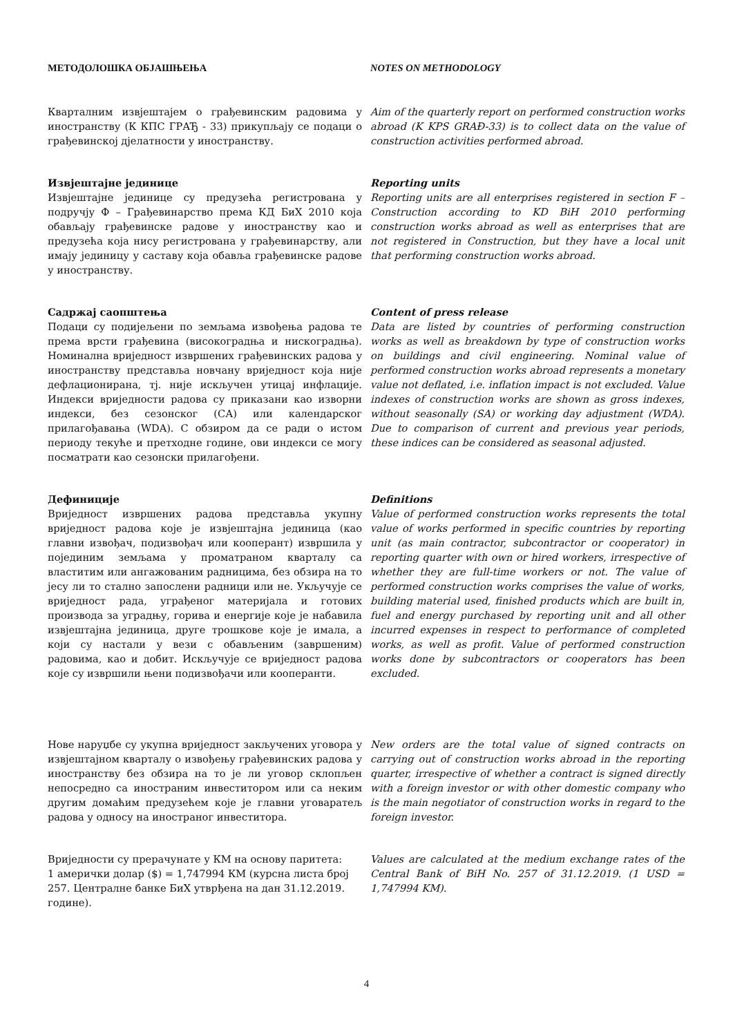МЕТОДОЛОШКА ОБЈАШЊЕЊА NOTES ON METHODOLOGY
Квартaлним извјештајем о грађевинским радовима у иностранству (К КПС ГРАЂ - 33) прикупљају се подаци о грађевинској дјелатности у иностранству.
Aim of the quarterly report on performed construction works abroad (K KPS GRAĐ-33) is to collect data on the value of construction activities performed abroad.
Извјештајне јединице
Извјештајне јединице су предузећа регистрована у подручју Ф – Грађевинарство према КД БиХ 2010 која обављају грађевинске радове у иностранству као и предузећа која нису регистрована у грађевинарству, али имају јединицу у саставу која обавља грађевинске радове у иностранству.
Reporting units
Reporting units are all enterprises registered in section F – Construction according to KD BiH 2010 performing construction works abroad as well as enterprises that are not registered in Construction, but they have a local unit that performing construction works abroad.
Садржај саопштења
Подаци су подијељени по земљама извођења радова те према врсти грађевина (високоградња и нискоградња). Номинална вриједност извршених грађевинских радова у иностранству представља новчану вриједност која није дефлационирана, тј. није искључен утицај инфлације. Индекси вриједности радова су приказани као изворни индекси, без сезонског (СА) или календарског прилагођавања (WDA). С обзиром да се ради о истом периоду текуће и претходне године, ови индекси се могу посматрати као сезонски прилагођени.
Content of press release
Data are listed by countries of performing construction works as well as breakdown by type of construction works on buildings and civil engineering. Nominal value of performed construction works abroad represents a monetary value not deflated, i.e. inflation impact is not excluded. Value indexes of construction works are shown as gross indexes, without seasonally (SA) or working day adjustment (WDA). Due to comparison of current and previous year periods, these indices can be considered as seasonal adjusted.
Дефиниције
Вриједност извршених радова представља укупну вриједност радова које је извјештајна јединица (као главни извођач, подизвођач или кооперант) извршила у појединим земљама у проматраном кварталу са властитим или ангажованим радницима, без обзира на то јесу ли то стално запослени радници или не. Укључује се вриједност рада, уграђеног материјала и готових производа за уградњу, горива и енергије које је набавила извјештајна јединица, друге трошкове које је имала, а који су настали у вези с обављеним (завршеним) радовима, као и добит. Искључује се вриједност радова које су извршили њени подизвођачи или кооперанти.
Definitions
Value of performed construction works represents the total value of works performed in specific countries by reporting unit (as main contractor, subcontractor or cooperator) in reporting quarter with own or hired workers, irrespective of whether they are full-time workers or not. The value of performed construction works comprises the value of works, building material used, finished products which are built in, fuel and energy purchased by reporting unit and all other incurred expenses in respect to performance of completed works, as well as profit. Value of performed construction works done by subcontractors or cooperators has been excluded.
Нове наруџбе су укупна вриједност закључених уговора у извјештајном кварталу о извођењу грађевинских радова у иностранству без обзира на то је ли уговор склопљен непосредно са иностраним инвеститором или са неким другим домаћим предузећем које је главни уговаратељ радова у односу на иностраног инвеститора.
New orders are the total value of signed contracts on carrying out of construction works abroad in the reporting quarter, irrespective of whether a contract is signed directly with a foreign investor or with other domestic company who is the main negotiator of construction works in regard to the foreign investor.
Вриједности су прерачунате у КМ на основу паритета:
1 амерички долар ($) = 1,747994 КМ (курсна листа број 257. Централне банке БиХ утврђена на дан 31.12.2019. године).
Values are calculated at the medium exchange rates of the Central Bank of BiH No. 257 of 31.12.2019. (1 USD = 1,747994 KM).
4